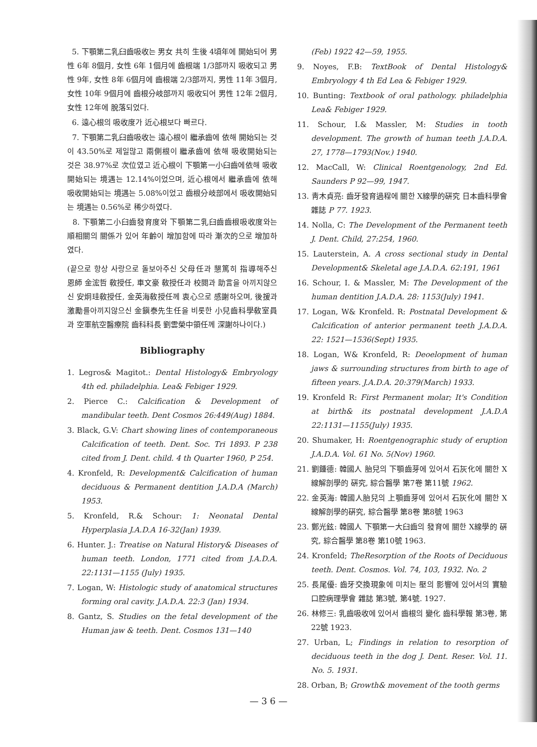5. 下顎第二乳臼齒吸收는 男女 共히 生後 4頃年에 開始되어 男性 6年 8個月, 女性 6年 1個月에 齒根端 1/3部까지 吸收되고 男性 9年, 女性 8年 6個月에 齒根端 2/3部까지, 男性 11年 3個月, 女性 10年 9個月에 齒根分岐部까지 吸收되어 男性 12年 2個月, 女性 12年에 脫落되었다.
6. 遠心根의 吸收度가 近心根보다 빠르다.
7. 下顎第二乳臼齒吸收는 遠心根이 繼承齒에 依해 開始되는 것이 43.50%로 제일많고 兩側根이 繼承齒에 依해 吸收開始되는 것은 38.97%로 次位였고 近心根이 下顎第一小臼齒에依해 吸收開始되는 境遇는 12.14%이었으며, 近心根에서 繼承齒에 依해 吸收開始되는 境遇는 5.08%이었고 齒根分岐部에서 吸收開始되는 境遇는 0.56%로 稀少하였다.
8. 下顎第二小臼齒發育度와 下顎第二乳臼齒齒根吸收度와는 順相關의 關係가 있어 年齡이 增加함에 따라 漸次的으로 增加하였다.
(끝으로 항상 사랑으로 돌보아주신 父母任과 懇篤히 指導해주신 恩師 金浤哲 敎授任, 車文豪 敎授任과 校閱과 助言을 아끼지않으신 安炯珪敎授任, 金英海敎授任께 衷心으로 感謝하오며, 後援과 激勵를아끼지않으신 金鎭泰先生任을 비롯한 小兒齒科學敎室員과 空軍航空醫療院 齒科科長 劉雲榮中領任께 深謝하나이다.)
Bibliography
1. Legros& Magitot.: Dental Histology& Embryology 4th ed. philadelphia. Lea& Febiger 1929.
2. Pierce C.: Calcification & Development of mandibular teeth. Dent Cosmos 26:449(Aug) 1884.
3. Black, G.V: Chart showing lines of contemporaneous Calcification of teeth. Dent. Soc. Tri 1893. P 238 cited from J. Dent. child. 4 th Quarter 1960, P 254.
4. Kronfeld, R: Development& Calcification of human deciduous & Permanent dentition J.A.D.A (March) 1953.
5. Kronfeld, R.& Schour: 1: Neonatal Dental Hyperplasia J.A.D.A 16-32(Jan) 1939.
6. Hunter. J.: Treatise on Natural History& Diseases of human teeth. London, 1771 cited from J.A.D.A. 22:1131—1155 (July) 1935.
7. Logan, W: Histologic study of anatomical structures forming oral cavity. J.A.D.A. 22:3 (Jan) 1934.
8. Gantz, S. Studies on the fetal development of the Human jaw & teeth. Dent. Cosmos 131—140
(Feb) 1922 42—59, 1955.
9. Noyes, F.B: TextBook of Dental Histology& Embryology 4 th Ed Lea & Febiger 1929.
10. Bunting: Textbook of oral pathology. philadelphia Lea& Febiger 1929.
11. Schour, I.& Massler, M: Studies in tooth development. The growth of human teeth J.A.D.A. 27, 1778—1793(Nov.) 1940.
12. MacCall, W: Clinical Roentgenology, 2nd Ed. Saunders P 92—99, 1947.
13. 靑木貞亮: 齒牙發育過程에 關한 X線學的硏究 日本齒科學會雜誌 P 77. 1923.
14. Nolla, C: The Development of the Permanent teeth J. Dent. Child, 27:254, 1960.
15. Lauterstein, A. A cross sectional study in Dental Development& Skeletal age J.A.D.A. 62:191, 1961
16. Schour, I. & Massler, M: The Development of the human dentition J.A.D.A. 28: 1153(July) 1941.
17. Logan, W& Kronfeld. R: Postnatal Development & Calcification of anterior permanent teeth J.A.D.A. 22: 1521—1536(Sept) 1935.
18. Logan, W& Kronfeld, R: Deoelopment of human jaws & surrounding structures from birth to age of fifteen years. J.A.D.A. 20:379(March) 1933.
19. Kronfeld R: First Permanent molar; It's Condition at birth& its postnatal development J.A.D.A 22:1131—1155(July) 1935.
20. Shumaker, H: Roentgenographic study of eruption J.A.D.A. Vol. 61 No. 5(Nov) 1960.
21. 劉鍾德: 韓國人 胎兒의 下顎齒芽에 있어서 石灰化에 關한 X線解剖學的 硏究, 綜合醫學 第7卷 第11號 1962.
22. 金英海: 韓國人胎兒의 上顎齒芽에 있어서 石灰化에 關한 X線解剖學的硏究, 綜合醫學 第8卷 第8號 1963
23. 鄭光鉉: 韓國人 下顎第一大臼齒의 發育에 關한 X線學的 硏究, 綜合醫學 第8卷 第10號 1963.
24. Kronfeld; TheResorption of the Roots of Deciduous teeth. Dent. Cosmos. Vol. 74, 103, 1932. No. 2
25. 長尾優: 齒牙交換現象에 미치는 壓의 影響에 있어서의 實驗 口腔病理學會 雜誌 第3號, 第4號. 1927.
26. 林修三: 乳齒吸收에 있어서 齒根의 變化 齒科學報 第3卷, 第22號 1923.
27. Urban, L; Findings in relation to resorption of deciduous teeth in the dog J. Dent. Reser. Vol. 11. No. 5. 1931.
28. Orban, B; Growth& movement of the tooth germs
— 3 6 —